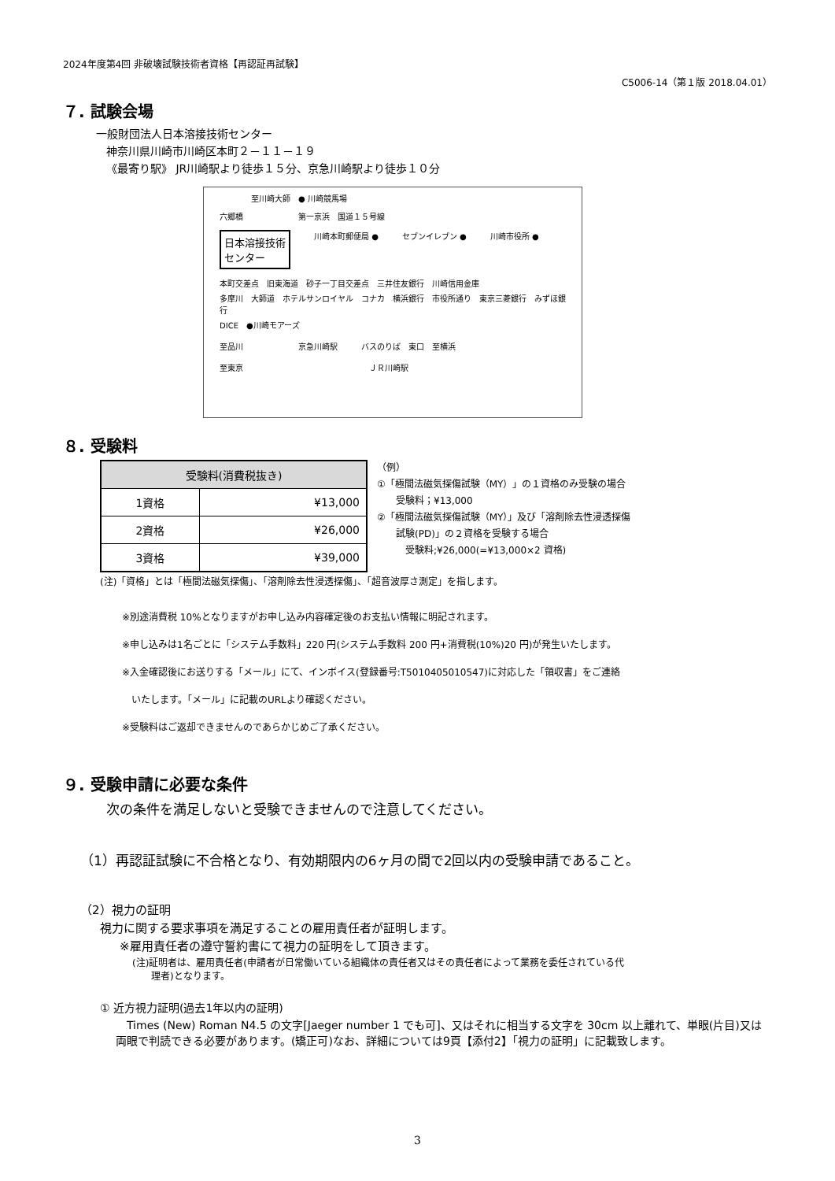2024年度第4回 非破壊試験技術者資格【再認証再試験】
C5006-14（第１版 2018.04.01）
７. 試験会場
一般財団法人日本溶接技術センター
神奈川県川崎市川崎区本町２－１１－１９
《最寄り駅》 JR川崎駅より徒歩１５分、京急川崎駅より徒歩１０分
至川崎大師　● 川崎競馬場
六郷橋　　　　　　　第一京浜　国道１５号線
日本溶接技術
センター 川崎本町郵便局 ● セブンイレブン ● 川崎市役所 ●
本町交差点　旧東海道　砂子一丁目交差点　三井住友銀行　川崎信用金庫
多摩川　大師道　ホテルサンロイヤル　コナカ　横浜銀行　市役所通り　東京三菱銀行　みずほ銀行
DICE　●川崎モアーズ
至品川　　　　　　　京急川崎駅　　　バスのりば　東口　至横浜
至東京　　　　　　　　　　　　　　　　ＪＲ川崎駅
８. 受験料
| 受験料(消費税抜き) | |
| --- | --- |
| 1資格 | ¥13,000 |
| 2資格 | ¥26,000 |
| 3資格 | ¥39,000 |
（例）
①「極間法磁気探傷試験（MY）」の１資格のみ受験の場合
　　受験料；¥13,000
②「極間法磁気探傷試験（MY）」及び「溶剤除去性浸透探傷
　　試験(PD)」の２資格を受験する場合
　　　受験料;¥26,000(=¥13,000×2 資格)
(注)「資格」とは「極間法磁気探傷」、「溶剤除去性浸透探傷」、「超音波厚さ測定」を指します。
※別途消費税 10%となりますがお申し込み内容確定後のお支払い情報に明記されます。
※申し込みは1名ごとに「システム手数料」220 円(システム手数料 200 円+消費税(10%)20 円)が発生いたします。
※入金確認後にお送りする「メール」にて、インボイス(登録番号:T5010405010547)に対応した「領収書」をご連絡
　いたします。「メール」に記載のURLより確認ください。
※受験料はご返却できませんのであらかじめご了承ください。
９. 受験申請に必要な条件
次の条件を満足しないと受験できませんので注意してください。
（1）再認証試験に不合格となり、有効期限内の6ヶ月の間で2回以内の受験申請であること。
（2）視力の証明
視力に関する要求事項を満足することの雇用責任者が証明します。
※雇用責任者の遵守誓約書にて視力の証明をして頂きます。
(注)証明者は、雇用責任者(申請者が日常働いている組織体の責任者又はその責任者によって業務を委任されている代
　　理者)となります。
① 近方視力証明(過去1年以内の証明)
　Times (New) Roman N4.5 の文字[Jaeger number 1 でも可]、又はそれに相当する文字を 30cm 以上離れて、単眼(片目)又は両眼で判読できる必要があります。(矯正可)なお、詳細については9頁【添付2】「視力の証明」に記載致します。
3